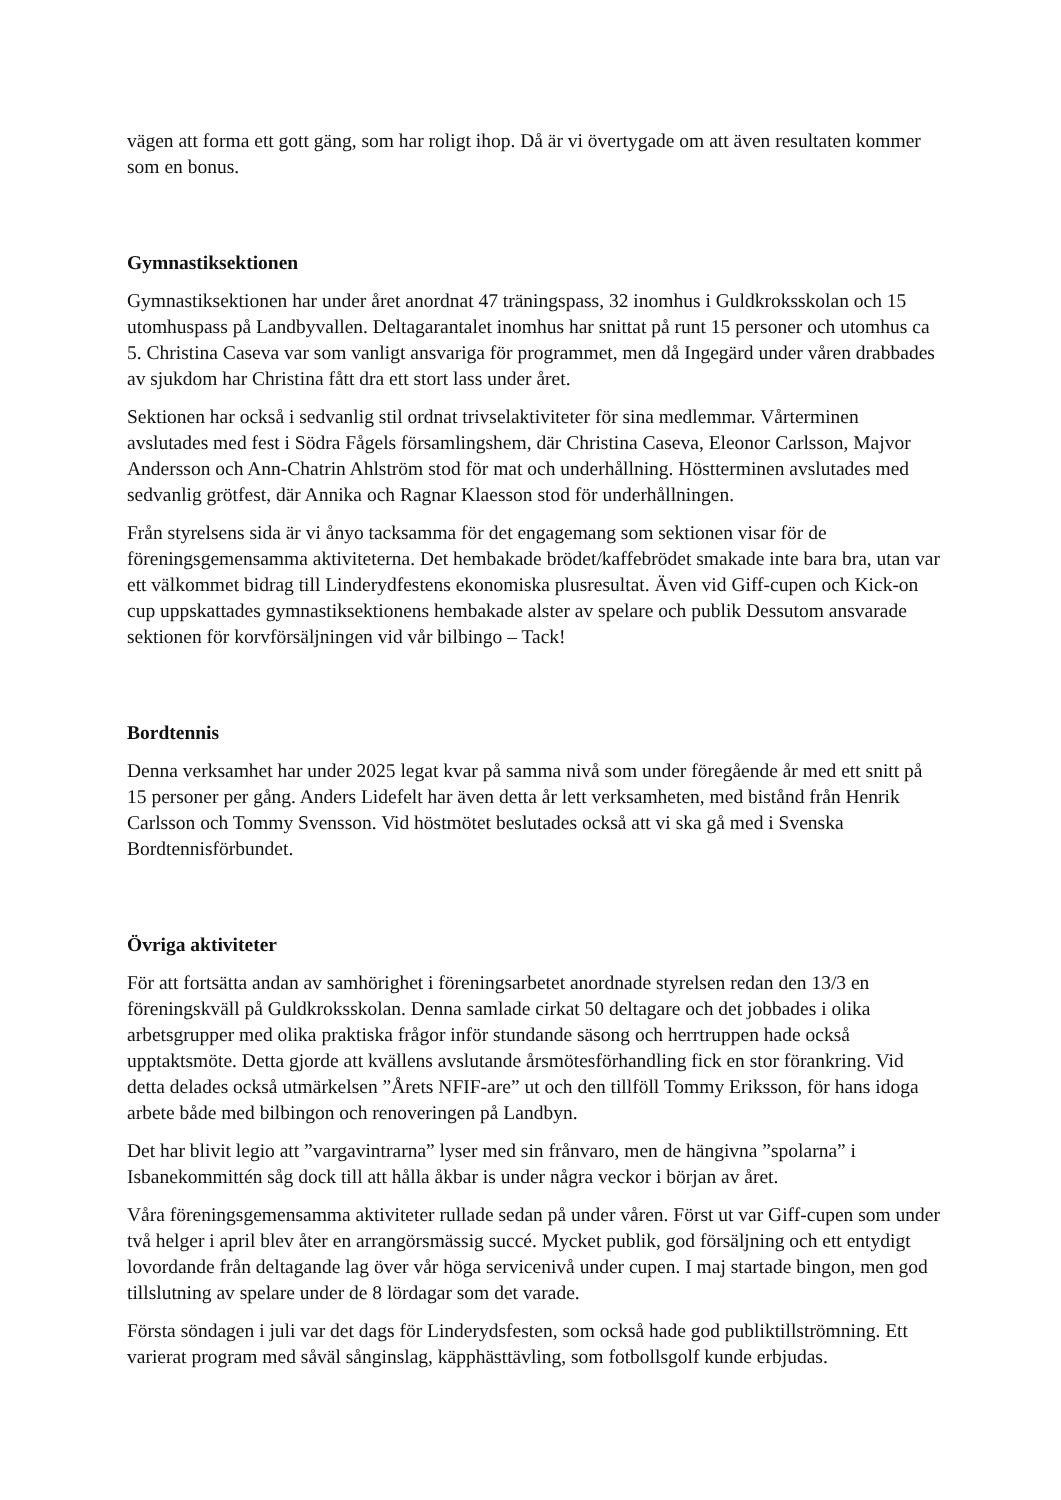vägen att forma ett gott gäng, som har roligt ihop. Då är vi övertygade om att även resultaten kommer som en bonus.
Gymnastiksektionen
Gymnastiksektionen har under året anordnat 47 träningspass, 32 inomhus i Guldkroksskolan och 15 utomhuspass på Landbyvallen. Deltagarantalet inomhus har snittat på runt 15 personer och utomhus ca 5. Christina Caseva var som vanligt ansvariga för programmet, men då Ingegärd under våren drabbades av sjukdom har Christina fått dra ett stort lass under året.
Sektionen har också i sedvanlig stil ordnat trivselaktiviteter för sina medlemmar. Vårterminen avslutades med fest i Södra Fågels församlingshem, där Christina Caseva, Eleonor Carlsson, Majvor Andersson och Ann-Chatrin Ahlström stod för mat och underhållning. Höstterminen avslutades med sedvanlig grötfest, där Annika och Ragnar Klaesson stod för underhållningen.
Från styrelsens sida är vi ånyo tacksamma för det engagemang som sektionen visar för de föreningsgemensamma aktiviteterna. Det hembakade brödet/kaffebrödet smakade inte bara bra, utan var ett välkommet bidrag till Linderydfestens ekonomiska plusresultat. Även vid Giff-cupen och Kick-on cup uppskattades gymnastiksektionens hembakade alster av spelare och publik Dessutom ansvarade sektionen för korvförsäljningen vid vår bilbingo – Tack!
Bordtennis
Denna verksamhet har under 2025 legat kvar på samma nivå som under föregående år med ett snitt på 15 personer per gång. Anders Lidefelt har även detta år lett verksamheten, med bistånd från Henrik Carlsson och Tommy Svensson. Vid höstmötet beslutades också att vi ska gå med i Svenska Bordtennisförbundet.
Övriga aktiviteter
För att fortsätta andan av samhörighet i föreningsarbetet anordnade styrelsen redan den 13/3 en föreningskväll på Guldkroksskolan. Denna samlade cirkat 50 deltagare och det jobbades i olika arbetsgrupper med olika praktiska frågor inför stundande säsong och herrtruppen hade också upptaktsmöte. Detta gjorde att kvällens avslutande årsmötesförhandling fick en stor förankring. Vid detta delades också utmärkelsen ”Årets NFIF-are” ut och den tillföll Tommy Eriksson, för hans idoga arbete både med bilbingon och renoveringen på Landbyn.
Det har blivit legio att ”vargavintrarna” lyser med sin frånvaro, men de hängivna ”spolarna” i Isbanekommittén såg dock till att hålla åkbar is under några veckor i början av året.
Våra föreningsgemensamma aktiviteter rullade sedan på under våren. Först ut var Giff-cupen som under två helger i april blev åter en arrangörsmässig succé. Mycket publik, god försäljning och ett entydigt lovordande från deltagande lag över vår höga servicenivå under cupen. I maj startade bingon, men god tillslutning av spelare under de 8 lördagar som det varade.
Första söndagen i juli var det dags för Linderydsfesten, som också hade god publiktillströmning. Ett varierat program med såväl sånginslag, käpphästtävling, som fotbollsgolf kunde erbjudas.